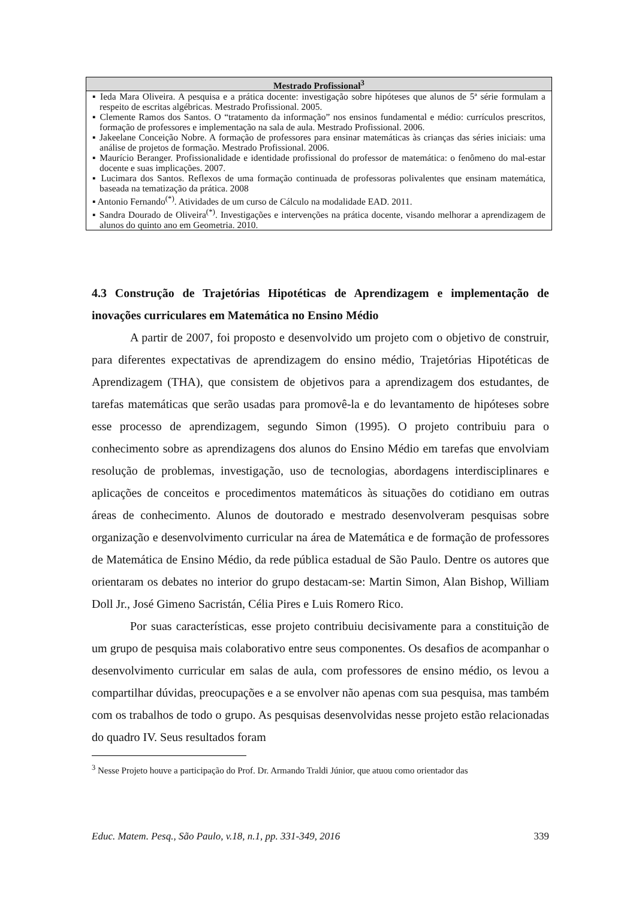Mestrado Profissional<sup>3</sup>
▪ Ieda Mara Oliveira. A pesquisa e a prática docente: investigação sobre hipóteses que alunos de 5ª série formulam a respeito de escritas algébricas. Mestrado Profissional. 2005.
▪ Clemente Ramos dos Santos. O “tratamento da informação” nos ensinos fundamental e médio: currículos prescritos, formação de professores e implementação na sala de aula. Mestrado Profissional. 2006.
▪ Jakeelane Conceição Nobre. A formação de professores para ensinar matemáticas às crianças das séries iniciais: uma análise de projetos de formação. Mestrado Profissional. 2006.
▪ Maurício Beranger. Profissionalidade e identidade profissional do professor de matemática: o fenômeno do mal-estar docente e suas implicações. 2007.
▪ Lucimara dos Santos. Reflexos de uma formação continuada de professoras polivalentes que ensinam matemática, baseada na tematização da prática. 2008
▪ Antonio Fernando<sup>(*)</sup>. Atividades de um curso de Cálculo na modalidade EAD. 2011.
▪ Sandra Dourado de Oliveira<sup>(*)</sup>. Investigações e intervenções na prática docente, visando melhorar a aprendizagem de alunos do quinto ano em Geometria. 2010.
4.3 Construção de Trajetórias Hipotéticas de Aprendizagem e implementação de inovações curriculares em Matemática no Ensino Médio
A partir de 2007, foi proposto e desenvolvido um projeto com o objetivo de construir, para diferentes expectativas de aprendizagem do ensino médio, Trajetórias Hipotéticas de Aprendizagem (THA), que consistem de objetivos para a aprendizagem dos estudantes, de tarefas matemáticas que serão usadas para promovê-la e do levantamento de hipóteses sobre esse processo de aprendizagem, segundo Simon (1995). O projeto contribuiu para o conhecimento sobre as aprendizagens dos alunos do Ensino Médio em tarefas que envolviam resolução de problemas, investigação, uso de tecnologias, abordagens interdisciplinares e aplicações de conceitos e procedimentos matemáticos às situações do cotidiano em outras áreas de conhecimento. Alunos de doutorado e mestrado desenvolveram pesquisas sobre organização e desenvolvimento curricular na área de Matemática e de formação de professores de Matemática de Ensino Médio, da rede pública estadual de São Paulo. Dentre os autores que orientaram os debates no interior do grupo destacam-se: Martin Simon, Alan Bishop, William Doll Jr., José Gimeno Sacristán, Célia Pires e Luis Romero Rico.
Por suas características, esse projeto contribuiu decisivamente para a constituição de um grupo de pesquisa mais colaborativo entre seus componentes. Os desafios de acompanhar o desenvolvimento curricular em salas de aula, com professores de ensino médio, os levou a compartilhar dúvidas, preocupações e a se envolver não apenas com sua pesquisa, mas também com os trabalhos de todo o grupo. As pesquisas desenvolvidas nesse projeto estão relacionadas do quadro IV. Seus resultados foram
<sup>3</sup> Nesse Projeto houve a participação do Prof. Dr. Armando Traldi Júnior, que atuou como orientador das
Educ. Matem. Pesq., São Paulo, v.18, n.1, pp. 331-349, 2016 339